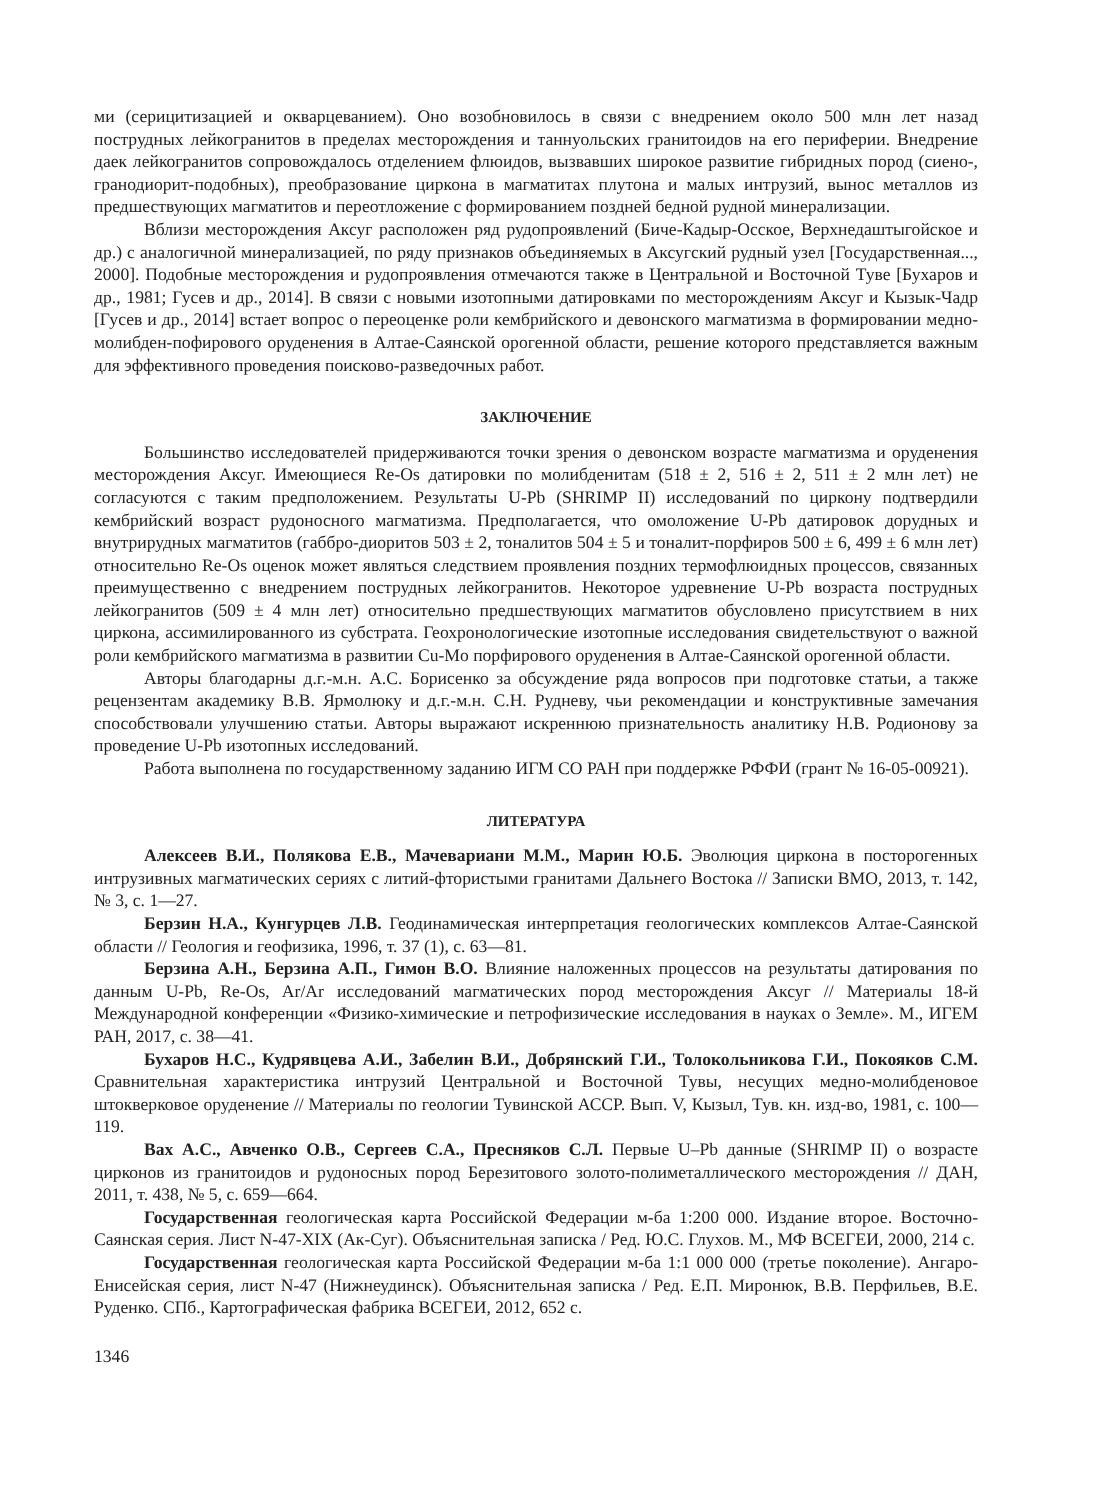ми (серицитизацией и окварцеванием). Оно возобновилось в связи с внедрением около 500 млн лет назад пострудных лейкогранитов в пределах месторождения и таннуольских гранитоидов на его периферии. Внедрение даек лейкогранитов сопровождалось отделением флюидов, вызвавших широкое развитие гибридных пород (сиено-, гранодиорит-подобных), преобразование циркона в магматитах плутона и малых интрузий, вынос металлов из предшествующих магматитов и переотложение с формированием поздней бедной рудной минерализации.
Вблизи месторождения Аксуг расположен ряд рудопроявлений (Биче-Кадыр-Осское, Верхнедаштыгойское и др.) с аналогичной минерализацией, по ряду признаков объединяемых в Аксугский рудный узел [Государственная..., 2000]. Подобные месторождения и рудопроявления отмечаются также в Центральной и Восточной Туве [Бухаров и др., 1981; Гусев и др., 2014]. В связи с новыми изотопными датировками по месторождениям Аксуг и Кызык-Чадр [Гусев и др., 2014] встает вопрос о переоценке роли кембрийского и девонского магматизма в формировании медно-молибден-пофирового оруденения в Алтае-Саянской орогенной области, решение которого представляется важным для эффективного проведения поисково-разведочных работ.
ЗАКЛЮЧЕНИЕ
Большинство исследователей придерживаются точки зрения о девонском возрасте магматизма и оруденения месторождения Аксуг. Имеющиеся Re-Os датировки по молибденитам (518 ± 2, 516 ± 2, 511 ± 2 млн лет) не согласуются с таким предположением. Результаты U-Pb (SHRIMP II) исследований по циркону подтвердили кембрийский возраст рудоносного магматизма. Предполагается, что омоложение U-Pb датировок дорудных и внутрирудных магматитов (габбро-диоритов 503 ± 2, тоналитов 504 ± 5 и тоналит-порфиров 500 ± 6, 499 ± 6 млн лет) относительно Re-Os оценок может являться следствием проявления поздних термофлюидных процессов, связанных преимущественно с внедрением пострудных лейкогранитов. Некоторое удревнение U-Pb возраста пострудных лейкогранитов (509 ± 4 млн лет) относительно предшествующих магматитов обусловлено присутствием в них циркона, ассимилированного из субстрата. Геохронологические изотопные исследования свидетельствуют о важной роли кембрийского магматизма в развитии Cu-Mo порфирового оруденения в Алтае-Саянской орогенной области.
Авторы благодарны д.г.-м.н. А.С. Борисенко за обсуждение ряда вопросов при подготовке статьи, а также рецензентам академику В.В. Ярмолюку и д.г.-м.н. С.Н. Рудневу, чьи рекомендации и конструктивные замечания способствовали улучшению статьи. Авторы выражают искреннюю признательность аналитику Н.В. Родионову за проведение U-Pb изотопных исследований.
Работа выполнена по государственному заданию ИГМ СО РАН при поддержке РФФИ (грант № 16-05-00921).
ЛИТЕРАТУРА
Алексеев В.И., Полякова Е.В., Мачевариани М.М., Марин Ю.Б. Эволюция циркона в посторогенных интрузивных магматических сериях с литий-фтористыми гранитами Дальнего Востока // Записки ВМО, 2013, т. 142, № 3, с. 1—27.
Берзин Н.А., Кунгурцев Л.В. Геодинамическая интерпретация геологических комплексов Алтае-Саянской области // Геология и геофизика, 1996, т. 37 (1), с. 63—81.
Берзина А.Н., Берзина А.П., Гимон В.О. Влияние наложенных процессов на результаты датирования по данным U-Pb, Re-Os, Ar/Ar исследований магматических пород месторождения Аксуг // Материалы 18-й Международной конференции «Физико-химические и петрофизические исследования в науках о Земле». М., ИГЕМ РАН, 2017, с. 38—41.
Бухаров Н.С., Кудрявцева А.И., Забелин В.И., Добрянский Г.И., Толокольникова Г.И., Покояков С.М. Сравнительная характеристика интрузий Центральной и Восточной Тувы, несущих медно-молибденовое штокверковое оруденение // Материалы по геологии Тувинской АССР. Вып. V, Кызыл, Тув. кн. изд-во, 1981, с. 100—119.
Вах А.С., Авченко О.В., Сергеев С.А., Пресняков С.Л. Первые U–Pb данные (SHRIMP II) о возрасте цирконов из гранитоидов и рудоносных пород Березитового золото-полиметаллического месторождения // ДАН, 2011, т. 438, № 5, с. 659—664.
Государственная геологическая карта Российской Федерации м-ба 1:200 000. Издание второе. Восточно-Саянская серия. Лист N-47-XIX (Ак-Суг). Объяснительная записка / Ред. Ю.С. Глухов. М., МФ ВСЕГЕИ, 2000, 214 с.
Государственная геологическая карта Российской Федерации м-ба 1:1 000 000 (третье поколение). Ангаро-Енисейская серия, лист N-47 (Нижнеудинск). Объяснительная записка / Ред. Е.П. Миронюк, В.В. Перфильев, В.Е. Руденко. СПб., Картографическая фабрика ВСЕГЕИ, 2012, 652 с.
1346